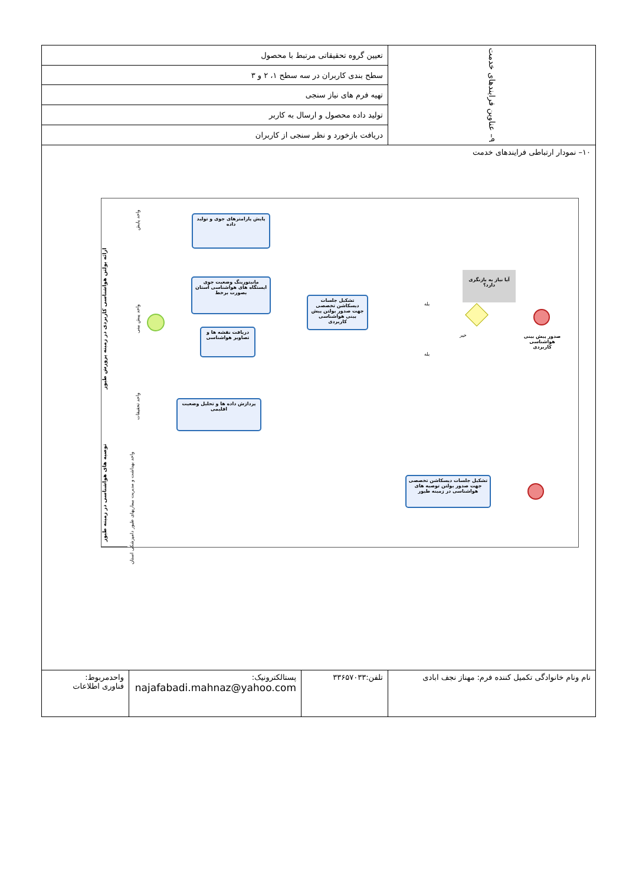| ۹– عناوین فرایندهای خدمت | تعیین گروه تحقیقاتی مرتبط با محصول | | |
| | سطح بندی کاربران در سه سطح ۱، ۲ و ۳ | | |
| | تهیه فرم های نیاز سنجی | | |
| | تولید داده محصول و ارسال به کاربر | | |
| | دریافت بازخورد و نظر سنجی از کاربران | | |
| ۱۰– نمودار ارتباطی فرایندهای خدمت ارائه بولتن هواشناسی کاربردی در زمینه پرورش طیور توصیه های هواشناسی در زمینه طیور واحد پایش واحد پیش بینی واحد تحقیقات واحد بهداشت و مدیریت بیماریهای طیور دامپزشکی استان پایش پارامترهای جوی و تولید داده مانیتورینگ وضعیت جوی ایستگاه های هواشناسی استان بصورت برخط دریافت نقشه ها و تصاویر هواشناسی تشکیل جلسات دیسکاشن تخصصی جهت صدور بولتن پیش بینی هواشناسی کاربردی پردازش داده ها و تحلیل وضعیت اقلیمی آیا نیاز به بازنگری دارد؟ بله بله خیر صدور پیش بینی هواشناسی کاربردی تشکیل جلسات دیسکاشن تخصصی جهت صدور بولتن توصیه های هواشناسی در زمینه طیور | | | |
| نام ونام خانوادگی تکمیل کننده فرم: مهناز نجف ابادی | تلفن:۳۳۶۵۷۰۳۳ | پستالکترونیک: najafabadi.mahnaz@yahoo.com | واحدمربوط: فناوری اطلاعات |